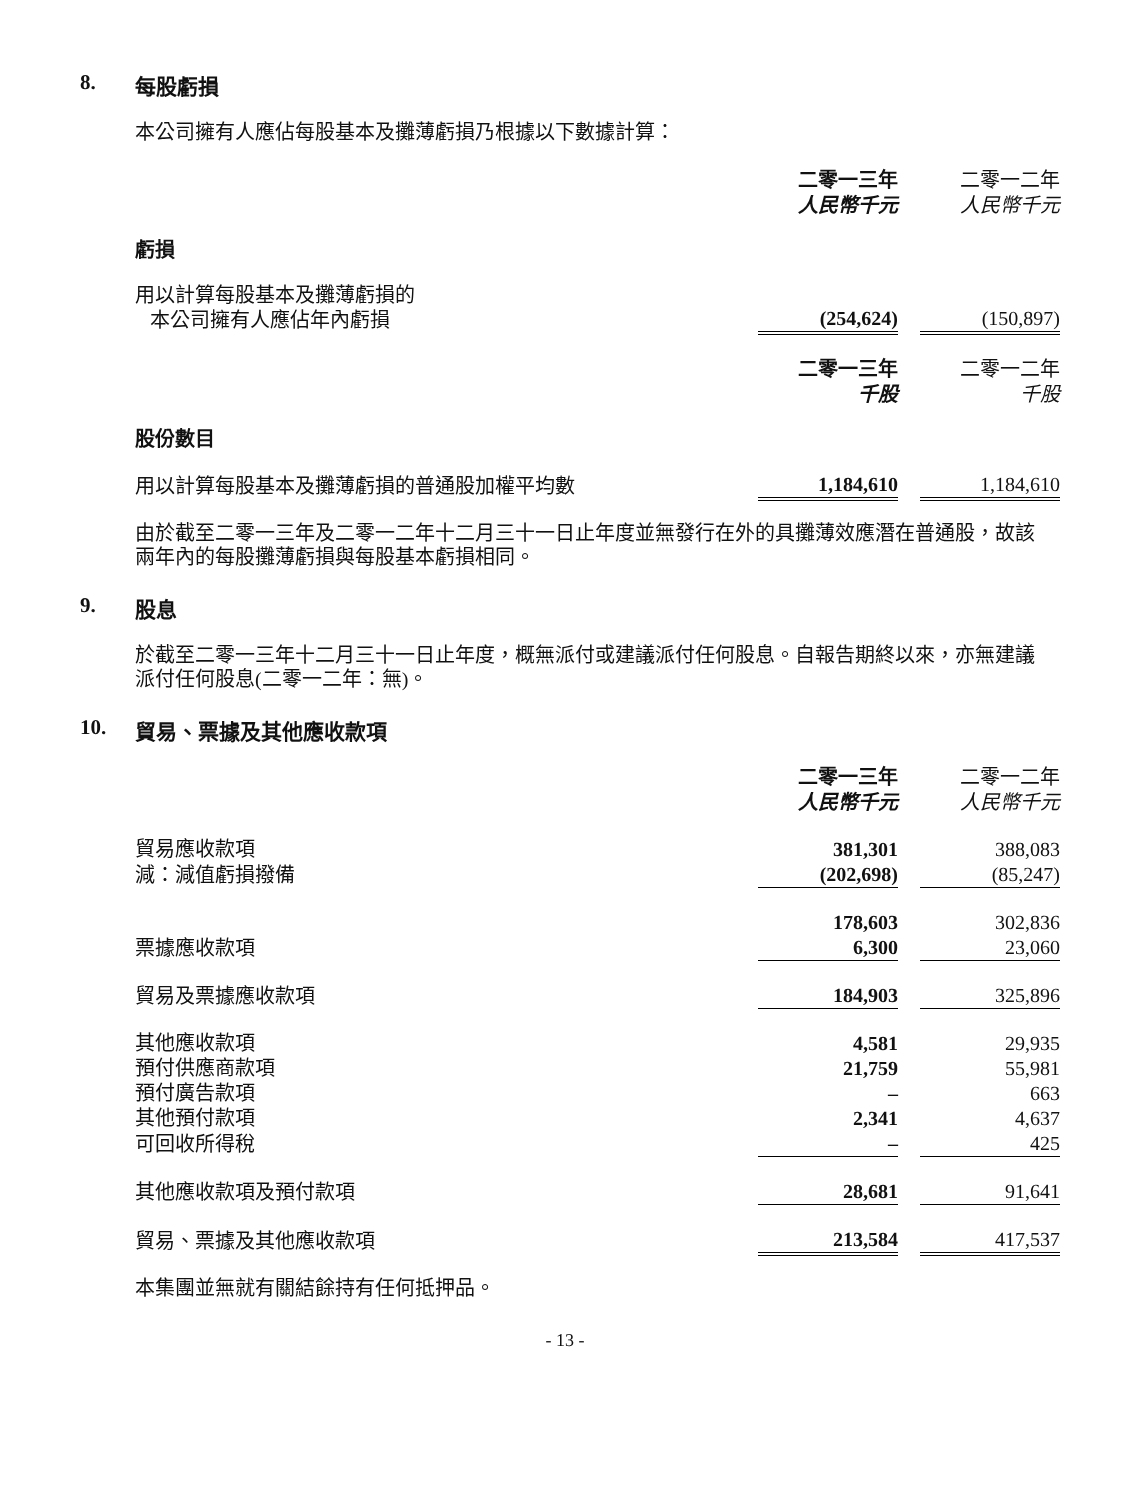8. 每股虧損
本公司擁有人應佔每股基本及攤薄虧損乃根據以下數據計算：
| | 二零一三年 人民幣千元 | | 二零一二年 人民幣千元 |
| 虧損 | | | |
| 用以計算每股基本及攤薄虧損的 本公司擁有人應佔年內虧損 | (254,624) | | (150,897) |
| | 二零一三年 千股 | | 二零一二年 千股 |
| 股份數目 | | | |
| 用以計算每股基本及攤薄虧損的普通股加權平均數 | 1,184,610 | | 1,184,610 |
由於截至二零一三年及二零一二年十二月三十一日止年度並無發行在外的具攤薄效應潛在普通股，故該兩年內的每股攤薄虧損與每股基本虧損相同。
9. 股息
於截至二零一三年十二月三十一日止年度，概無派付或建議派付任何股息。自報告期終以來，亦無建議派付任何股息(二零一二年：無)。
10. 貿易、票據及其他應收款項
| | 二零一三年 人民幣千元 | | 二零一二年 人民幣千元 |
| 貿易應收款項 | 381,301 | | 388,083 |
| 減：減值虧損撥備 | (202,698) | | (85,247) |
| | 178,603 | | 302,836 |
| 票據應收款項 | 6,300 | | 23,060 |
| 貿易及票據應收款項 | 184,903 | | 325,896 |
| 其他應收款項 | 4,581 | | 29,935 |
| 預付供應商款項 | 21,759 | | 55,981 |
| 預付廣告款項 | – | | 663 |
| 其他預付款項 | 2,341 | | 4,637 |
| 可回收所得稅 | – | | 425 |
| 其他應收款項及預付款項 | 28,681 | | 91,641 |
| 貿易、票據及其他應收款項 | 213,584 | | 417,537 |
本集團並無就有關結餘持有任何抵押品。
- 13 -